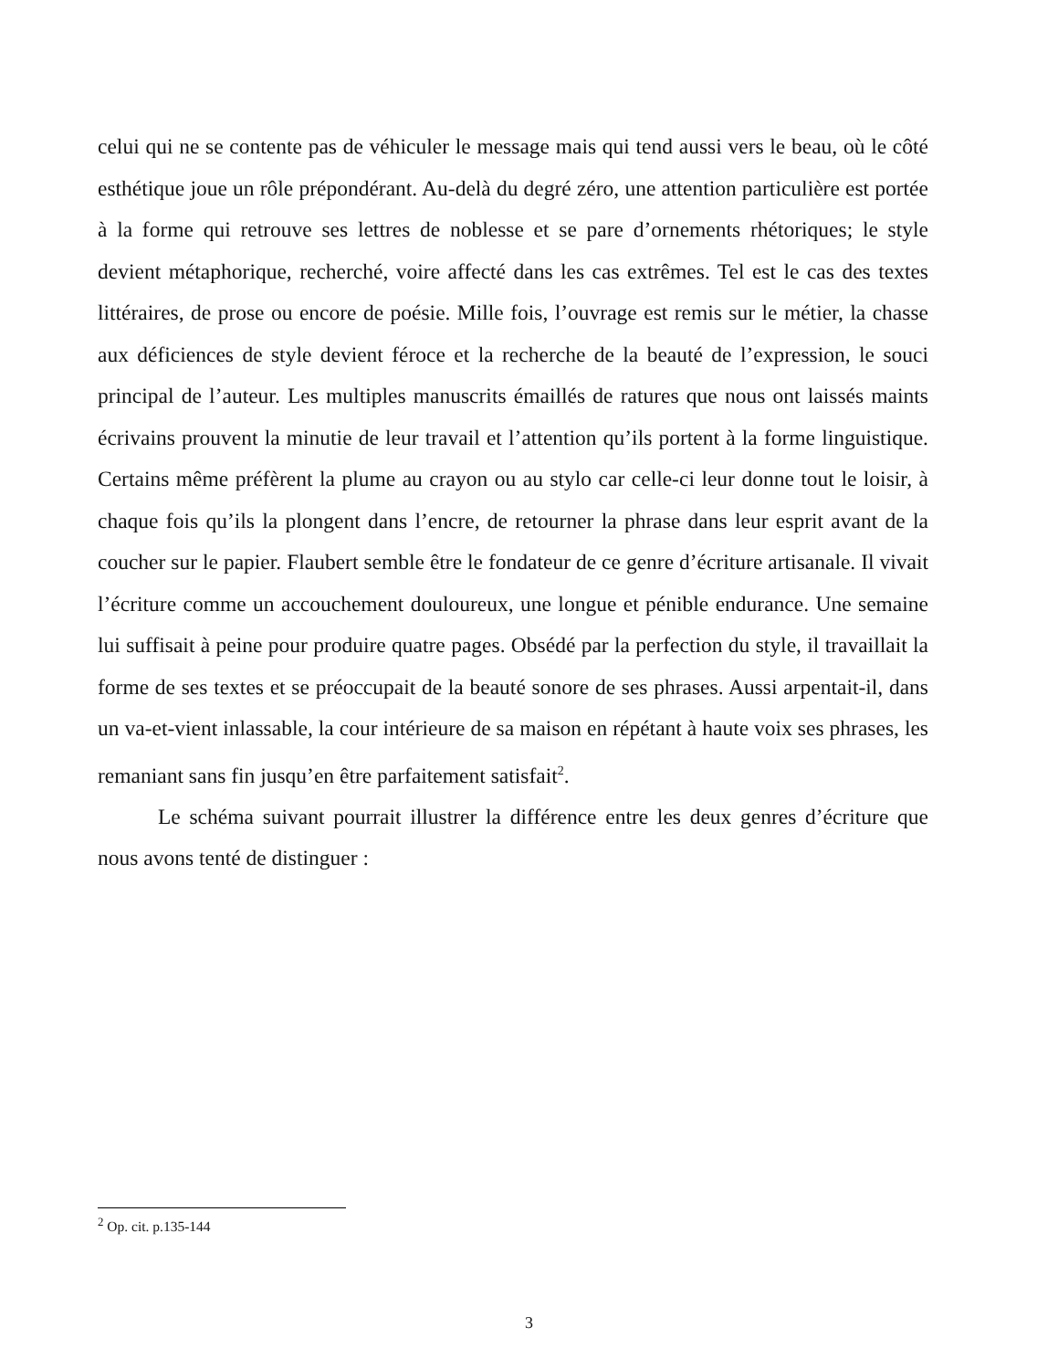celui qui ne se contente pas de véhiculer le message mais qui tend aussi vers le beau, où le côté esthétique joue un rôle prépondérant. Au-delà du degré zéro, une attention particulière est portée à la forme qui retrouve ses lettres de noblesse et se pare d’ornements rhétoriques; le style devient métaphorique, recherché, voire affecté dans les cas extrêmes. Tel est le cas des textes littéraires, de prose ou encore de poésie. Mille fois, l’ouvrage est remis sur le métier, la chasse aux déficiences de style devient féroce et la recherche de la beauté de l’expression, le souci principal de l’auteur. Les multiples manuscrits émaillés de ratures que nous ont laissés maints écrivains prouvent la minutie de leur travail et l’attention qu’ils portent à la forme linguistique. Certains même préfèrent la plume au crayon ou au stylo car celle-ci leur donne tout le loisir, à chaque fois qu’ils la plongent dans l’encre, de retourner la phrase dans leur esprit avant de la coucher sur le papier. Flaubert semble être le fondateur de ce genre d’écriture artisanale. Il vivait l’écriture comme un accouchement douloureux, une longue et pénible endurance. Une semaine lui suffisait à peine pour produire quatre pages. Obsédé par la perfection du style, il travaillait la forme de ses textes et se préoccupait de la beauté sonore de ses phrases. Aussi arpentait-il, dans un va-et-vient inlassable, la cour intérieure de sa maison en répétant à haute voix ses phrases, les remaniant sans fin jusqu’en être parfaitement satisfait<sup>2</sup>.
Le schéma suivant pourrait illustrer la différence entre les deux genres d’écriture que nous avons tenté de distinguer :
<sup>2</sup> Op. cit. p.135-144
3